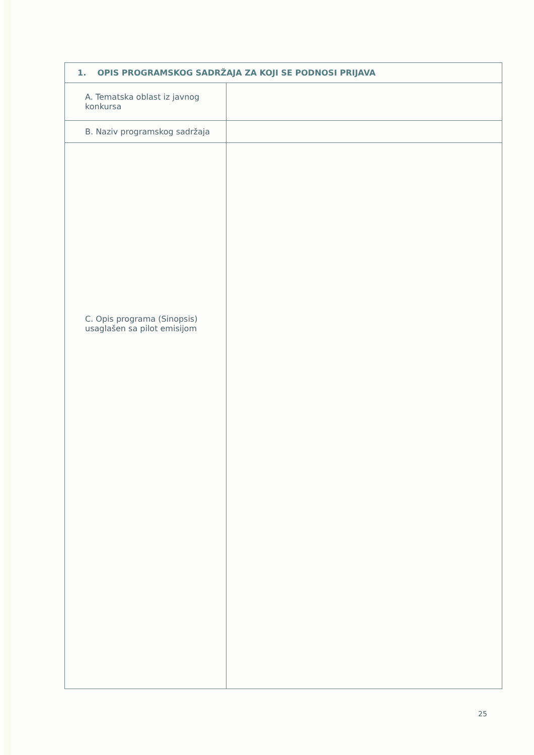| 1. OPIS PROGRAMSKOG SADRŽAJA ZA KOJI SE PODNOSI PRIJAVA | |
| --- | --- |
| A. Tematska oblast iz javnog konkursa | |
| B. Naziv programskog sadržaja | |
| C. Opis programa (Sinopsis) usaglašen sa pilot emisijom | |
25